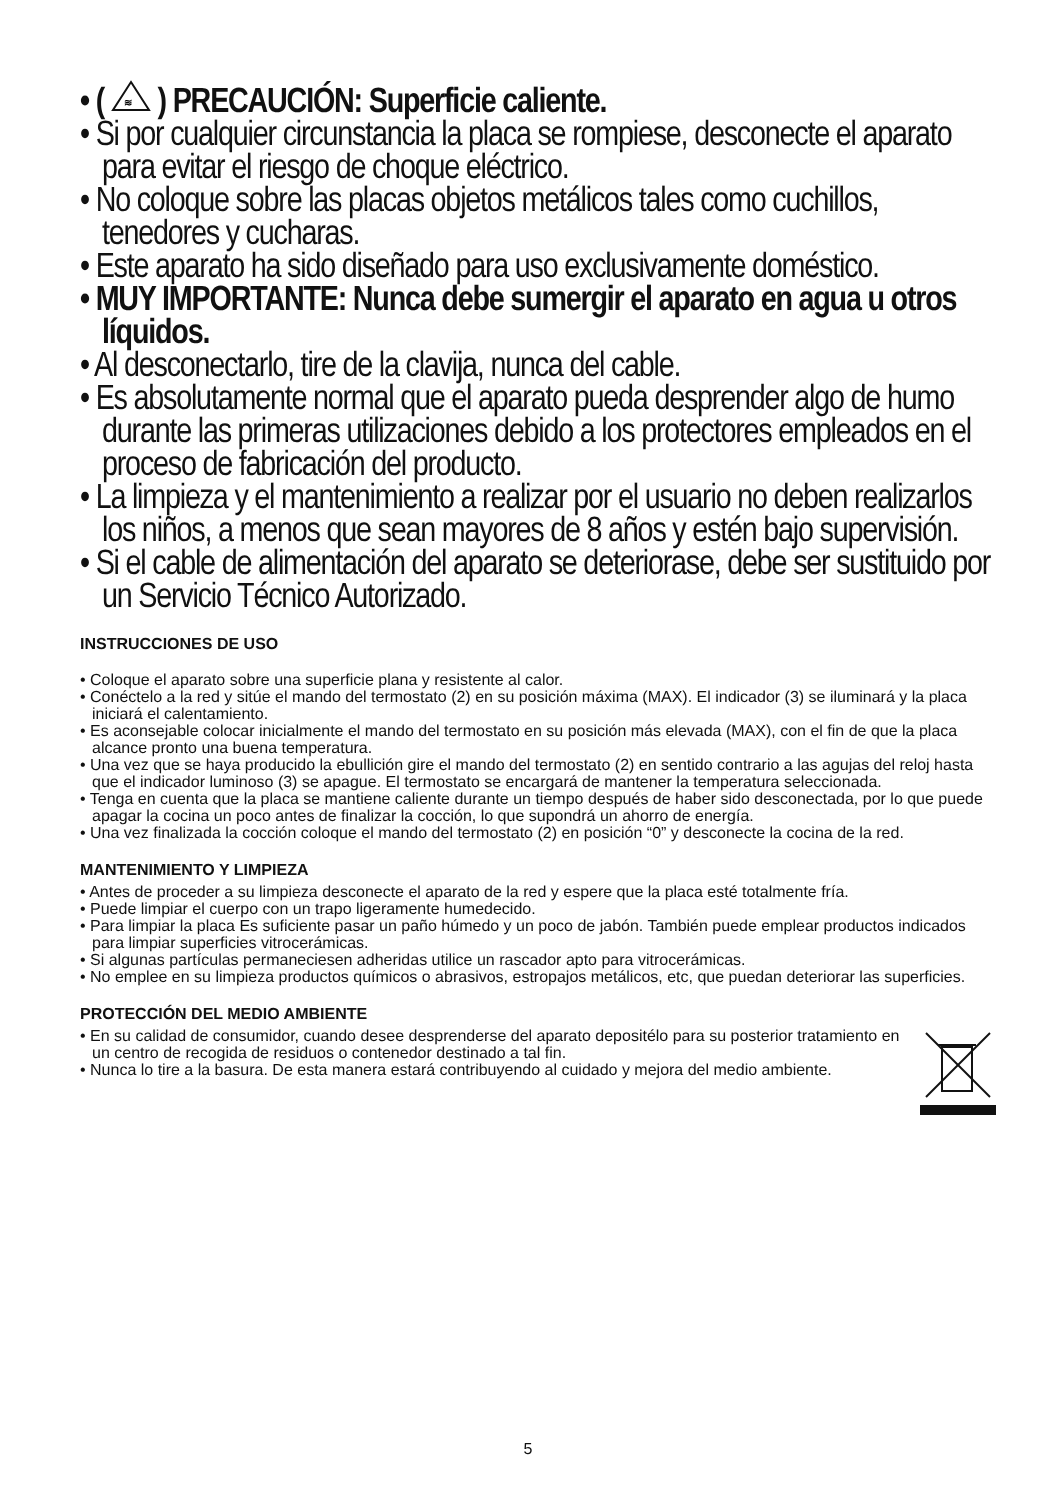• (
≋
) PRECAUCIÓN: Superficie caliente.
• Si por cualquier circunstancia la placa se rompiese, desconecte el aparato para evitar el riesgo de choque eléctrico.
• No coloque sobre las placas objetos metálicos tales como cuchillos, tenedores y cucharas.
• Este aparato ha sido diseñado para uso exclusivamente doméstico.
• MUY IMPORTANTE: Nunca debe sumergir el aparato en agua u otros líquidos.
• Al desconectarlo, tire de la clavija, nunca del cable.
• Es absolutamente normal que el aparato pueda desprender algo de humo durante las primeras utilizaciones debido a los protectores empleados en el proceso de fabricación del producto.
• La limpieza y el mantenimiento a realizar por el usuario no deben realizarlos los niños, a menos que sean mayores de 8 años y estén bajo supervisión.
• Si el cable de alimentación del aparato se deteriorase, debe ser sustituido por un Servicio Técnico Autorizado.
INSTRUCCIONES DE USO
• Coloque el aparato sobre una superficie plana y resistente al calor.
• Conéctelo a la red y sitúe el mando del termostato (2) en su posición máxima (MAX). El indicador (3) se iluminará y la placa iniciará el calentamiento.
• Es aconsejable colocar inicialmente el mando del termostato en su posición más elevada (MAX), con el fin de que la placa alcance pronto una buena temperatura.
• Una vez que se haya producido la ebullición gire el mando del termostato (2) en sentido contrario a las agujas del reloj hasta que el indicador luminoso (3) se apague. El termostato se encargará de mantener la temperatura seleccionada.
• Tenga en cuenta que la placa se mantiene caliente durante un tiempo después de haber sido desconectada, por lo que puede apagar la cocina un poco antes de finalizar la cocción, lo que supondrá un ahorro de energía.
• Una vez finalizada la cocción coloque el mando del termostato (2) en posición “0” y desconecte la cocina de la red.
MANTENIMIENTO Y LIMPIEZA
• Antes de proceder a su limpieza desconecte el aparato de la red y espere que la placa esté totalmente fría.
• Puede limpiar el cuerpo con un trapo ligeramente humedecido.
• Para limpiar la placa Es suficiente pasar un paño húmedo y un poco de jabón. También puede emplear productos indicados para limpiar superficies vitrocerámicas.
• Si algunas partículas permaneciesen adheridas utilice un rascador apto para vitrocerámicas.
• No emplee en su limpieza productos químicos o abrasivos, estropajos metálicos, etc, que puedan deteriorar las superficies.
PROTECCIÓN DEL MEDIO AMBIENTE
• En su calidad de consumidor, cuando desee desprenderse del aparato depositélo para su posterior tratamiento en un centro de recogida de residuos o contenedor destinado a tal fin.
• Nunca lo tire a la basura. De esta manera estará contribuyendo al cuidado y mejora del medio ambiente.
5